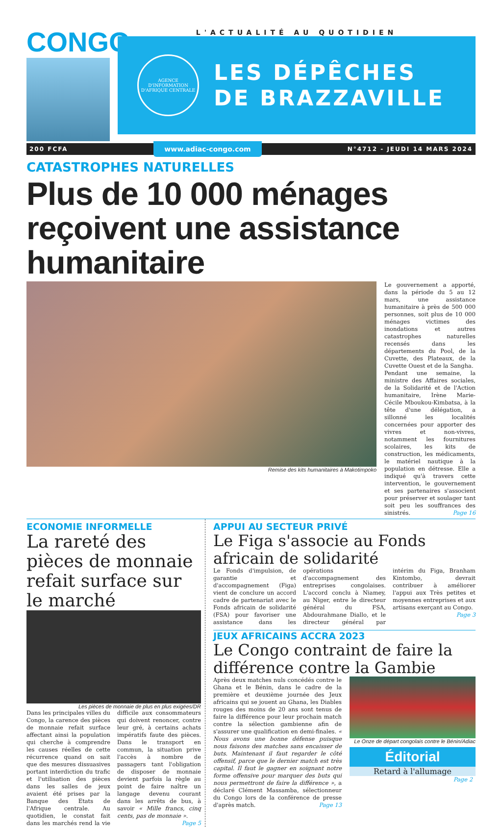CONGO
L'ACTUALITÉ AU QUOTIDIEN
AGENCE D'INFORMATION D'AFRIQUE CENTRALE
LES DÉPÊCHES
DE BRAZZAVILLE
200 FCFA www.adiac-congo.com N°4712 - JEUDI 14 MARS 2024
CATASTROPHES NATURELLES
Plus de 10 000 ménages reçoivent une assistance humanitaire
Remise des kits humanitaires à Makotimpoko
Le gouvernement a apporté, dans la période du 5 au 12 mars, une assistance humanitaire à près de 500 000 personnes, soit plus de 10 000 ménages victimes des inondations et autres catastrophes naturelles recensés dans les départements du Pool, de la Cuvette, des Plateaux, de la Cuvette Ouest et de la Sangha.
Pendant une semaine, la ministre des Affaires sociales, de la Solidarité et de l'Action humanitaire, Irène Marie-Cécile Mboukou-Kimbatsa, à la tête d'une délégation, a sillonné les localités concernées pour apporter des vivres et non-vivres, notamment les fournitures scolaires, les kits de construction, les médicaments, le matériel nautique à la population en détresse. Elle a indiqué qu'à travers cette intervention, le gouvernement et ses partenaires s'associent pour préserver et soulager tant soit peu les souffrances des sinistrés. Page 16
ECONOMIE INFORMELLE
La rareté des pièces de monnaie refait surface sur le marché
Les pièces de monnaie de plus en plus exigées/DR
Dans les principales villes du Congo, la carence des pièces de monnaie refait surface affectant ainsi la population qui cherche à comprendre les causes réelles de cette récurrence quand on sait que des mesures dissuasives portant interdiction du trafic et l'utilisation des pièces dans les salles de jeux avaient été prises par la Banque des Etats de l'Afrique centrale. Au quotidien, le constat fait dans les marchés rend la vie difficile aux consommateurs qui doivent renoncer, contre leur gré, à certains achats impératifs faute des pièces. Dans le transport en commun, la situation prive l'accès à nombre de passagers tant l'obligation de disposer de monnaie devient parfois la règle au point de faire naître un langage devenu courant dans les arrêts de bus, à savoir « Mille francs, cinq cents, pas de monnaie ». Page 5
APPUI AU SECTEUR PRIVÉ
Le Figa s'associe au Fonds africain de solidarité
Le Fonds d'impulsion, de garantie et d'accompagnement (Figa) vient de conclure un accord cadre de partenariat avec le Fonds africain de solidarité (FSA) pour favoriser une assistance dans les opérations d'accompagnement des entreprises congolaises. L'accord conclu à Niamey, au Niger, entre le directeur général du FSA, Abdourahmane Diallo, et le directeur général par intérim du Figa, Branham Kintombo, devrait contribuer à améliorer l'appui aux Très petites et moyennes entreprises et aux artisans exerçant au Congo. Page 3
JEUX AFRICAINS ACCRA 2023
Le Congo contraint de faire la différence contre la Gambie
Après deux matches nuls concédés contre le Ghana et le Bénin, dans le cadre de la première et deuxième journée des Jeux africains qui se jouent au Ghana, les Diables rouges des moins de 20 ans sont tenus de faire la différence pour leur prochain match contre la sélection gambienne afin de s'assurer une qualification en demi-finales. « Nous avons une bonne défense puisque nous faisons des matches sans encaisser de buts. Maintenant il faut regarder le côté offensif, parce que le dernier match est très capital. Il faut le gagner en soignant notre forme offensive pour marquer des buts qui nous permettront de faire la différence », a déclaré Clément Massamba, sélectionneur du Congo lors de la conférence de presse d'après match. Page 13
Le Onze de départ congolais contre le Bénin/Adiac
Éditorial
Retard à l'allumage
Page 2